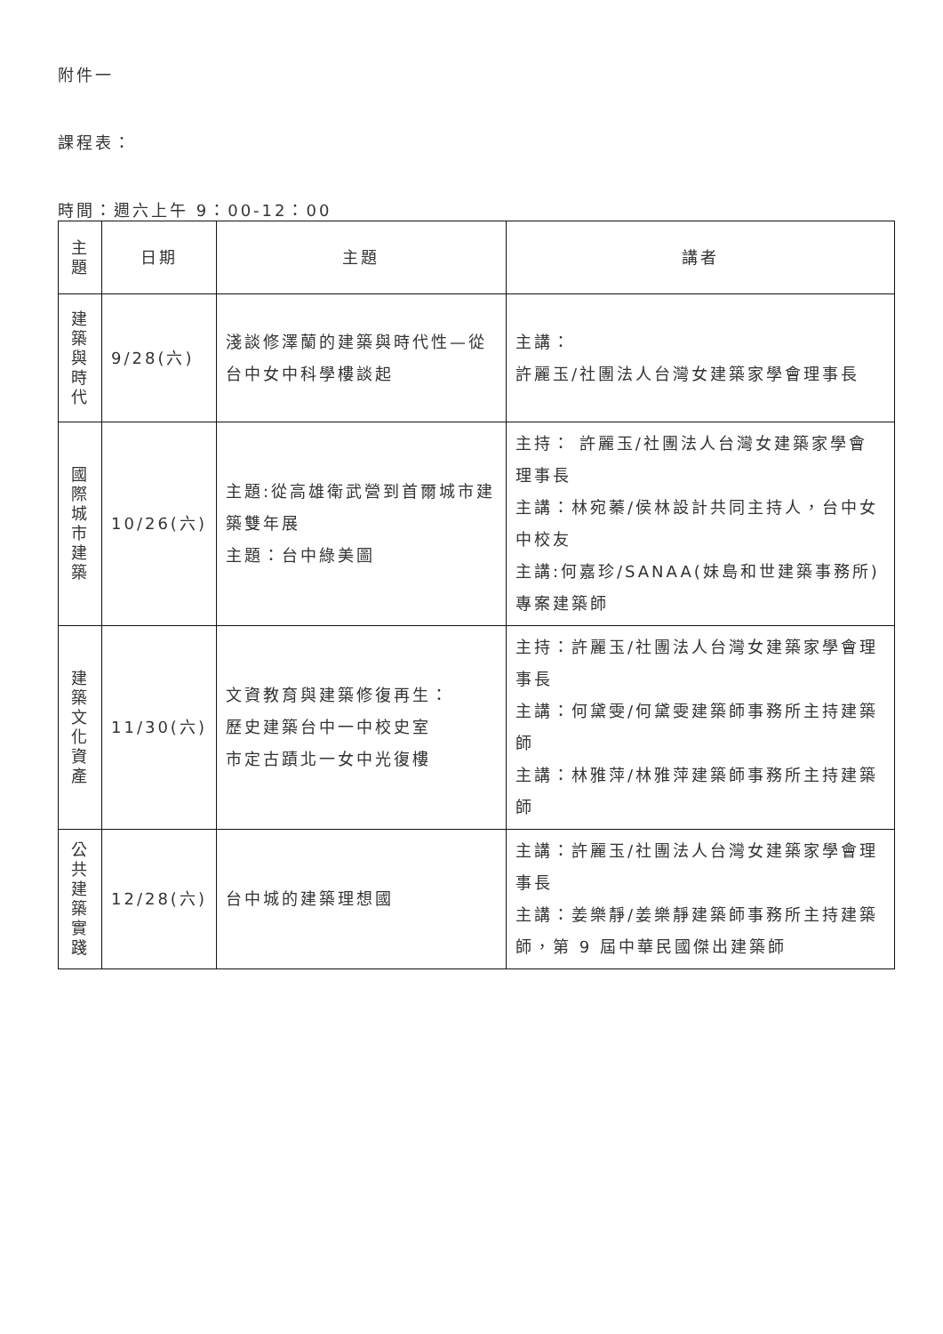附件一
課程表：
時間：週六上午 9：00-12：00
| 主 題 | 日期 | 主題 | 講者 |
| 建 築 與 時 代 | 9/28(六) | 淺談修澤蘭的建築與時代性—從台中女中科學樓談起 | 主講： 許麗玉/社團法人台灣女建築家學會理事長 |
| 國 際 城 市 建 築 | 10/26(六) | 主題:從高雄衛武營到首爾城市建築雙年展 主題：台中綠美圖 | 主持： 許麗玉/社團法人台灣女建築家學會理事長 主講：林宛蓁/侯林設計共同主持人，台中女中校友 主講:何嘉珍/SANAA(妹島和世建築事務所)專案建築師 |
| 建 築 文 化 資 產 | 11/30(六) | 文資教育與建築修復再生： 歷史建築台中一中校史室 市定古蹟北一女中光復樓 | 主持：許麗玉/社團法人台灣女建築家學會理事長 主講：何黛雯/何黛雯建築師事務所主持建築師 主講：林雅萍/林雅萍建築師事務所主持建築師 |
| 公 共 建 築 實 踐 | 12/28(六) | 台中城的建築理想國 | 主講：許麗玉/社團法人台灣女建築家學會理事長 主講：姜樂靜/姜樂靜建築師事務所主持建築師，第 9 屆中華民國傑出建築師 |